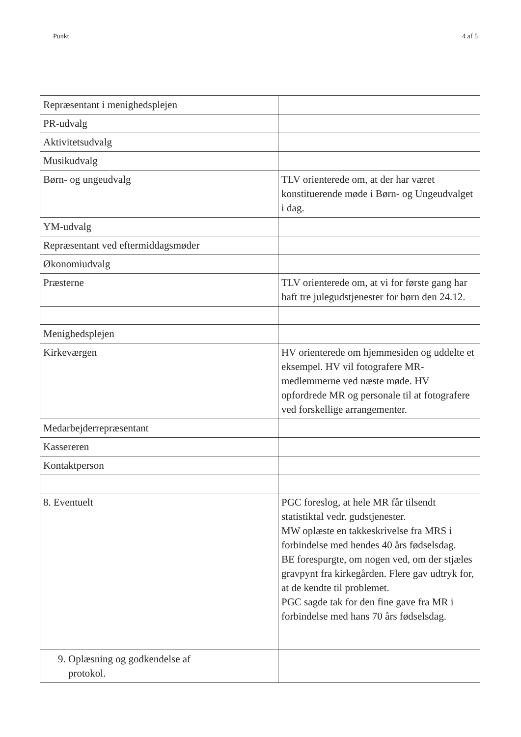Punkt 4 af 5
| Repræsentant i menighedsplejen | |
| PR-udvalg | |
| Aktivitetsudvalg | |
| Musikudvalg | |
| Børn- og ungeudvalg | TLV orienterede om, at der har været konstituerende møde i Børn- og Ungeudvalget i dag. |
| YM-udvalg | |
| Repræsentant ved eftermiddagsmøder | |
| Økonomiudvalg | |
| Præsterne | TLV orienterede om, at vi for første gang har haft tre julegudstjenester for børn den 24.12. |
| Menighedsplejen | |
| Kirkeværgen | HV orienterede om hjemmesiden og uddelte et eksempel. HV vil fotografere MR-medlemmerne ved næste møde. HV opfordrede MR og personale til at fotografere ved forskellige arrangementer. |
| Medarbejderrepræsentant | |
| Kassereren | |
| Kontaktperson | |
| 8. Eventuelt | PGC foreslog, at hele MR får tilsendt statistiktal vedr. gudstjenester. MW oplæste en takkeskrivelse fra MRS i forbindelse med hendes 40 års fødselsdag. BE forespurgte, om nogen ved, om der stjæles gravpynt fra kirkegården. Flere gav udtryk for, at de kendte til problemet. PGC sagde tak for den fine gave fra MR i forbindelse med hans 70 års fødselsdag. |
| 9. Oplæsning og godkendelse af protokol. | |